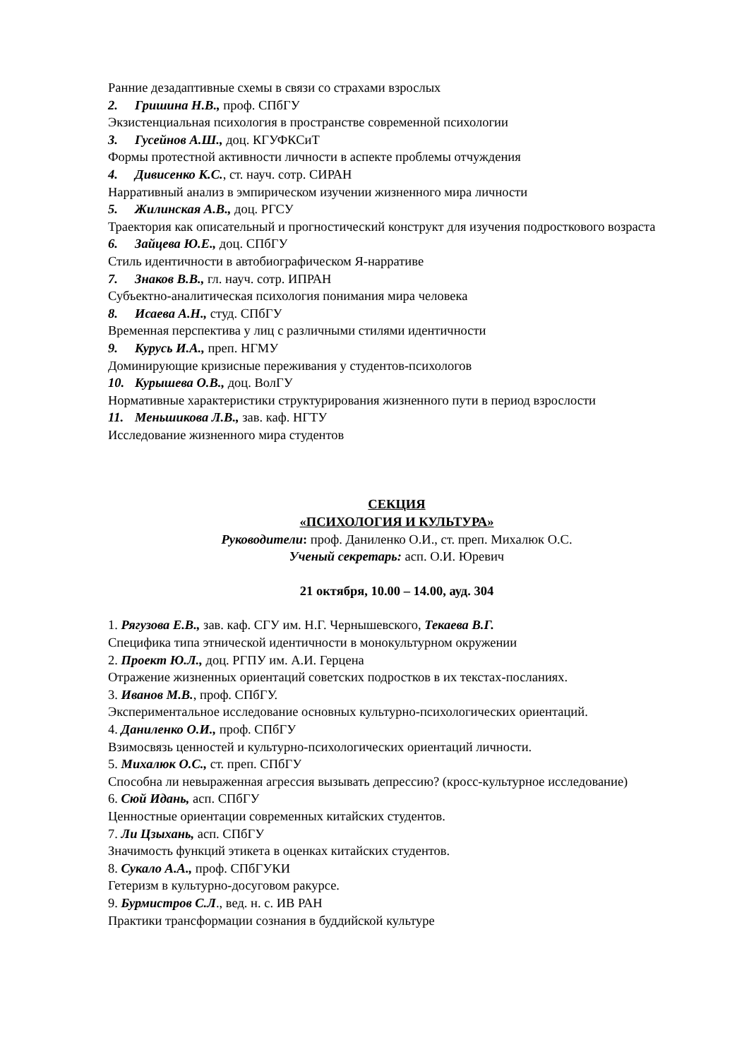Ранние дезадаптивные схемы в связи со страхами взрослых
2. Гришина Н.В., проф. СПбГУ
Экзистенциальная психология в пространстве современной психологии
3. Гусейнов А.Ш., доц. КГУФКСиТ
Формы протестной активности личности в аспекте проблемы отчуждения
4. Дивисенко К.С., ст. науч. сотр. СИРАН
Нарративный анализ в эмпирическом изучении жизненного мира личности
5. Жилинская А.В., доц. РГСУ
Траектория как описательный и прогностический конструкт для изучения подросткового возраста
6. Зайцева Ю.Е., доц. СПбГУ
Стиль идентичности в автобиографическом Я-нарративе
7. Знаков В.В., гл. науч. сотр. ИПРАН
Субъектно-аналитическая психология понимания мира человека
8. Исаева А.Н., студ. СПбГУ
Временная перспектива у лиц с различными стилями идентичности
9. Курусь И.А., преп. НГМУ
Доминирующие кризисные переживания у студентов-психологов
10. Курышева О.В., доц. ВолГУ
Нормативные характеристики структурирования жизненного пути в период взрослости
11. Меньшикова Л.В., зав. каф. НГТУ
Исследование жизненного мира студентов
СЕКЦИЯ
«ПСИХОЛОГИЯ И КУЛЬТУРА»
Руководители: проф. Даниленко О.И., ст. преп. Михалюк О.С.
Ученый секретарь: асп. О.И. Юревич
21 октября, 10.00 – 14.00, ауд. 304
1. Рягузова Е.В., зав. каф. СГУ им. Н.Г. Чернышевского, Текаева В.Г.
Специфика типа этнической идентичности в монокультурном окружении
2. Проект Ю.Л., доц. РГПУ им. А.И. Герцена
Отражение жизненных ориентаций советских подростков в их текстах-посланиях.
3. Иванов М.В., проф. СПбГУ.
Экспериментальное исследование основных культурно-психологических ориентаций.
4. Даниленко О.И., проф. СПбГУ
Взимосвязь ценностей и культурно-психологических ориентаций личности.
5. Михалюк О.С., ст. преп. СПбГУ
Способна ли невыраженная агрессия вызывать депрессию? (кросс-культурное исследование)
6. Сюй Идань, асп. СПбГУ
Ценностные ориентации современных китайских студентов.
7. Ли Цзыхань, асп. СПбГУ
Значимость функций этикета в оценках китайских студентов.
8. Сукало А.А., проф. СПбГУКИ
Гетеризм в культурно-досуговом ракурсе.
9. Бурмистров С.Л., вед. н. с. ИВ РАН
Практики трансформации сознания в буддийской культуре